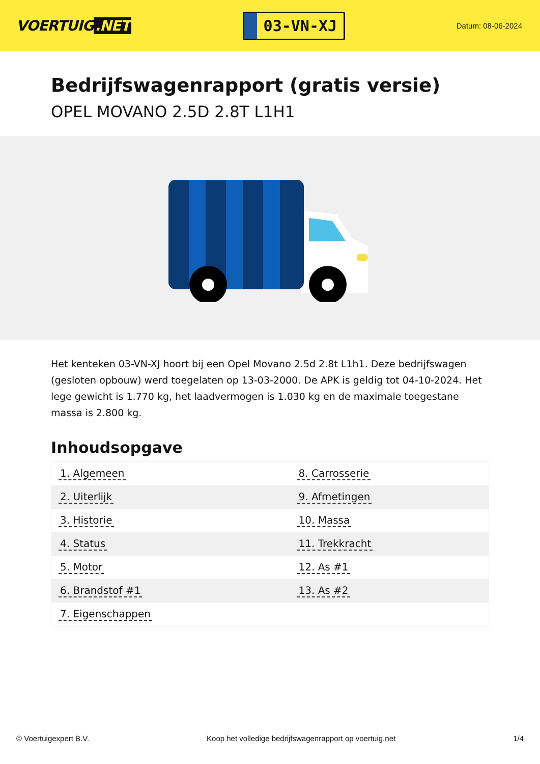VOERTUIG.NET
03-VN-XJ
Datum: 08-06-2024
Bedrijfswagenrapport (gratis versie)
OPEL MOVANO 2.5D 2.8T L1H1
Het kenteken 03-VN-XJ hoort bij een Opel Movano 2.5d 2.8t L1h1. Deze bedrijfswagen (gesloten opbouw) werd toegelaten op 13-03-2000. De APK is geldig tot 04-10-2024. Het lege gewicht is 1.770 kg, het laadvermogen is 1.030 kg en de maximale toegestane massa is 2.800 kg.
Inhoudsopgave
| 1. Algemeen | 8. Carrosserie |
| 2. Uiterlijk | 9. Afmetingen |
| 3. Historie | 10. Massa |
| 4. Status | 11. Trekkracht |
| 5. Motor | 12. As #1 |
| 6. Brandstof #1 | 13. As #2 |
| 7. Eigenschappen | |
© Voertuigexpert B.V. Koop het volledige bedrijfswagenrapport op voertuig.net 1/4